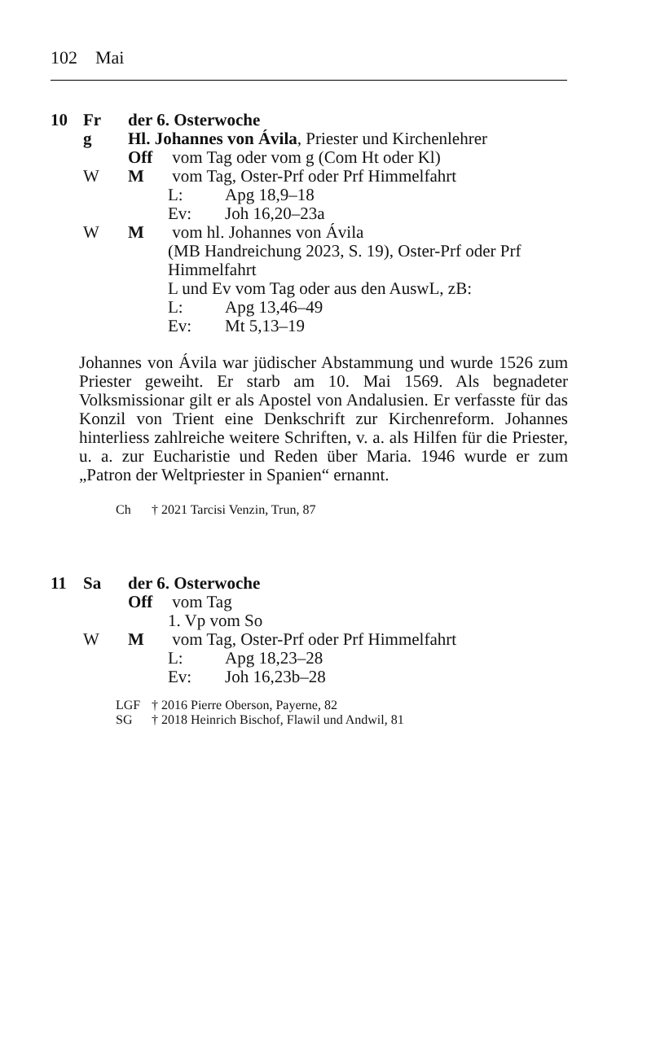102 Mai
10 Fr der 6. Osterwoche
g Hl. Johannes von Ávila, Priester und Kirchenlehrer
Off vom Tag oder vom g (Com Ht oder Kl)
W M vom Tag, Oster-Prf oder Prf Himmelfahrt
L: Apg 18,9–18
Ev: Joh 16,20–23a
W M vom hl. Johannes von Ávila
(MB Handreichung 2023, S. 19), Oster-Prf oder Prf Himmelfahrt
L und Ev vom Tag oder aus den AuswL, zB:
L: Apg 13,46–49
Ev: Mt 5,13–19
Johannes von Ávila war jüdischer Abstammung und wurde 1526 zum Priester geweiht. Er starb am 10. Mai 1569. Als begnadeter Volksmissionar gilt er als Apostel von Andalusien. Er verfasste für das Konzil von Trient eine Denkschrift zur Kirchenreform. Johannes hinterliess zahlreiche weitere Schriften, v. a. als Hilfen für die Priester, u. a. zur Eucharistie und Reden über Maria. 1946 wurde er zum „Patron der Weltpriester in Spanien“ ernannt.
Ch † 2021 Tarcisi Venzin, Trun, 87
11 Sa der 6. Osterwoche
Off vom Tag
1. Vp vom So
W M vom Tag, Oster-Prf oder Prf Himmelfahrt
L: Apg 18,23–28
Ev: Joh 16,23b–28
LGF † 2016 Pierre Oberson, Payerne, 82
SG † 2018 Heinrich Bischof, Flawil und Andwil, 81